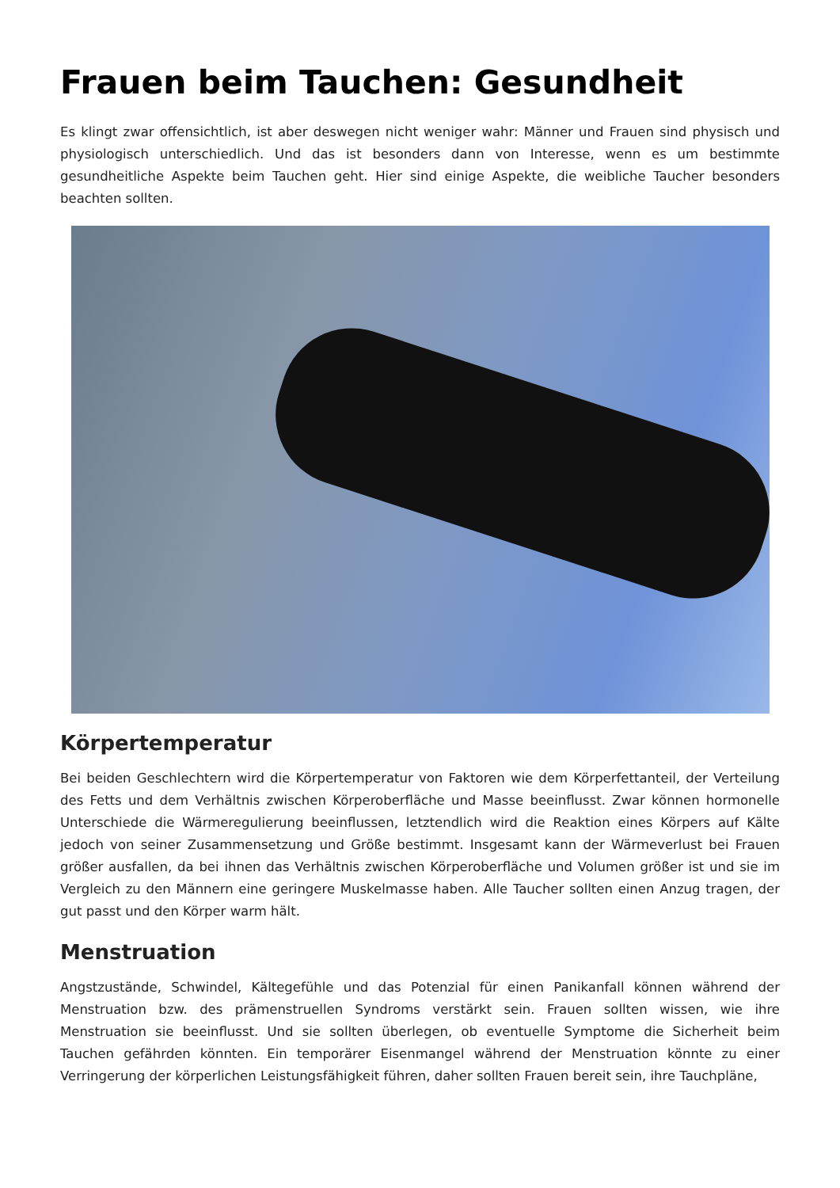Frauen beim Tauchen: Gesundheit
Es klingt zwar offensichtlich, ist aber deswegen nicht weniger wahr: Männer und Frauen sind physisch und physiologisch unterschiedlich. Und das ist besonders dann von Interesse, wenn es um bestimmte gesundheitliche Aspekte beim Tauchen geht. Hier sind einige Aspekte, die weibliche Taucher besonders beachten sollten.
Körpertemperatur
Bei beiden Geschlechtern wird die Körpertemperatur von Faktoren wie dem Körperfettanteil, der Verteilung des Fetts und dem Verhältnis zwischen Körperoberfläche und Masse beeinflusst. Zwar können hormonelle Unterschiede die Wärmeregulierung beeinflussen, letztendlich wird die Reaktion eines Körpers auf Kälte jedoch von seiner Zusammensetzung und Größe bestimmt. Insgesamt kann der Wärmeverlust bei Frauen größer ausfallen, da bei ihnen das Verhältnis zwischen Körperoberfläche und Volumen größer ist und sie im Vergleich zu den Männern eine geringere Muskelmasse haben. Alle Taucher sollten einen Anzug tragen, der gut passt und den Körper warm hält.
Menstruation
Angstzustände, Schwindel, Kältegefühle und das Potenzial für einen Panikanfall können während der Menstruation bzw. des prämenstruellen Syndroms verstärkt sein. Frauen sollten wissen, wie ihre Menstruation sie beeinflusst. Und sie sollten überlegen, ob eventuelle Symptome die Sicherheit beim Tauchen gefährden könnten. Ein temporärer Eisenmangel während der Menstruation könnte zu einer Verringerung der körperlichen Leistungsfähigkeit führen, daher sollten Frauen bereit sein, ihre Tauchpläne,